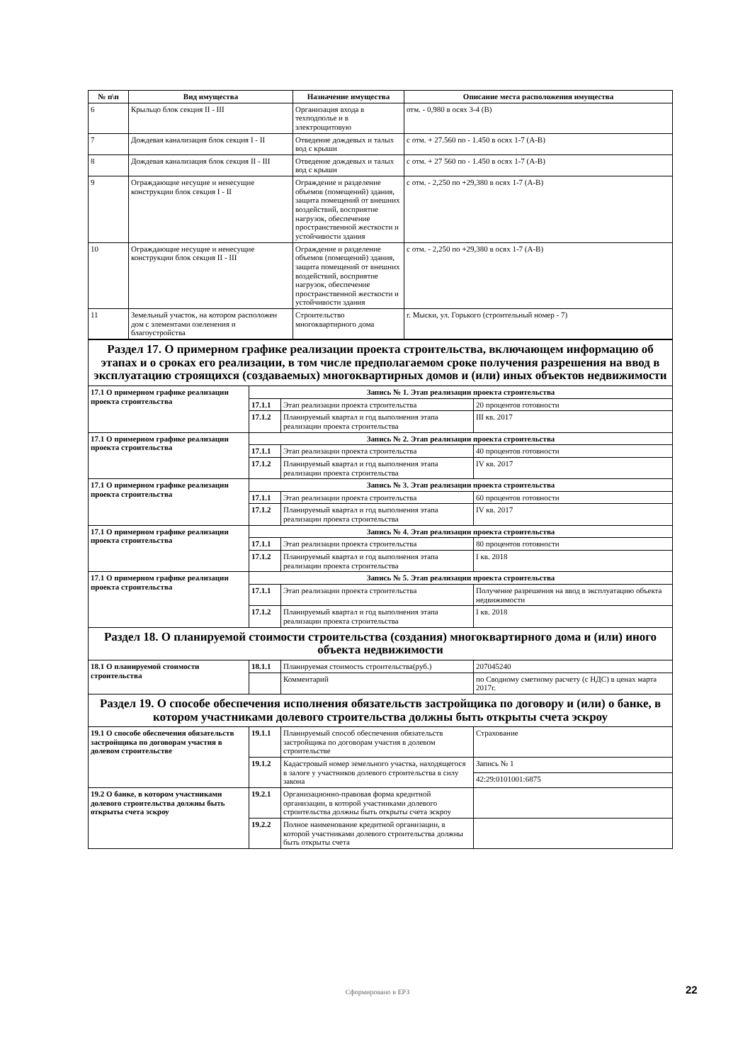| № п\п | Вид имущества | Назначение имущества | Описание места расположения имущества |
| --- | --- | --- | --- |
| 6 | Крыльцо блок секция II - III | Организация входа в техподполье и в электрощитовую | отм. - 0,980 в осях 3-4 (В) |
| 7 | Дождевая канализация блок секция I - II | Отведение дождевых и талых вод с крыши | с отм. + 27.560 по - 1.450 в осях 1-7 (А-В) |
| 8 | Дождевая канализация блок секция II - III | Отведение дождевых и талых вод с крыши | с отм. + 27 560 по - 1.450 в осях 1-7 (А-В) |
| 9 | Ограждающие несущие и ненесущие конструкции блок секция I - II | Ограждение и разделение объемов (помещений) здания, защита помещений от внешних воздействий, восприятие нагрузок, обеспечение пространственной жесткости и устойчивости здания | с отм. - 2,250 по +29,380 в осях 1-7 (А-В) |
| 10 | Ограждающие несущие и ненесущие конструкции блок секция II - III | Ограждение и разделение объемов (помещений) здания, защита помещений от внешних воздействий, восприятие нагрузок, обеспечение пространственной жесткости и устойчивости здания | с отм. - 2,250 по +29,380 в осях 1-7 (А-В) |
| 11 | Земельный участок, на котором расположен дом с элементами озеленения и благоустройства | Строительство многоквартирного дома | г. Мыски, ул. Горького (строительный номер - 7) |
| Раздел 17. О примерном графике реализации проекта строительства, включающем информацию об этапах и о сроках его реализации, в том числе предполагаемом сроке получения разрешения на ввод в эксплуатацию строящихся (создаваемых) многоквартирных домов и (или) иных объектов недвижимости | | | |
| 17.1 О примерном графике реализации проекта строительства | Запись № 1. Этап реализации проекта строительства | | |
| | 17.1.1 | Этап реализации проекта строительства | 20 процентов готовности |
| | 17.1.2 | Планируемый квартал и год выполнения этапа реализации проекта строительства | III кв. 2017 |
| 17.1 О примерном графике реализации проекта строительства | Запись № 2. Этап реализации проекта строительства | | |
| | 17.1.1 | Этап реализации проекта строительства | 40 процентов готовности |
| | 17.1.2 | Планируемый квартал и год выполнения этапа реализации проекта строительства | IV кв. 2017 |
| 17.1 О примерном графике реализации проекта строительства | Запись № 3. Этап реализации проекта строительства | | |
| | 17.1.1 | Этап реализации проекта строительства | 60 процентов готовности |
| | 17.1.2 | Планируемый квартал и год выполнения этапа реализации проекта строительства | IV кв. 2017 |
| 17.1 О примерном графике реализации проекта строительства | Запись № 4. Этап реализации проекта строительства | | |
| | 17.1.1 | Этап реализации проекта строительства | 80 процентов готовности |
| | 17.1.2 | Планируемый квартал и год выполнения этапа реализации проекта строительства | I кв. 2018 |
| 17.1 О примерном графике реализации проекта строительства | Запись № 5. Этап реализации проекта строительства | | |
| | 17.1.1 | Этап реализации проекта строительства | Получение разрешения на ввод в эксплуатацию объекта недвижимости |
| | 17.1.2 | Планируемый квартал и год выполнения этапа реализации проекта строительства | I кв. 2018 |
| Раздел 18. О планируемой стоимости строительства (создания) многоквартирного дома и (или) иного объекта недвижимости | | | |
| 18.1 О планируемой стоимости строительства | 18.1.1 | Планируемая стоимость строительства(руб.) | 207045240 |
| | | Комментарий | по Сводному сметному расчету (с НДС) в ценах марта 2017г. |
| Раздел 19. О способе обеспечения исполнения обязательств застройщика по договору и (или) о банке, в котором участниками долевого строительства должны быть открыты счета эскроу | | | |
| 19.1 О способе обеспечения обязательств застройщика по договорам участия в долевом строительстве | 19.1.1 | Планируемый способ обеспечения обязательств застройщика по договорам участия в долевом строительстве | Страхование |
| | 19.1.2 | Кадастровый номер земельного участка, находящегося в залоге у участников долевого строительства в силу закона | Запись № 1 |
| | | | 42:29:0101001:6875 |
| 19.2 О банке, в котором участниками долевого строительства должны быть открыты счета эскроу | 19.2.1 | Организационно-правовая форма кредитной организации, в которой участниками долевого строительства должны быть открыты счета эскроу | |
| | 19.2.2 | Полное наименование кредитной организации, в которой участниками долевого строительства должны быть открыты счета | |
Сформировано в ЕРЗ 22